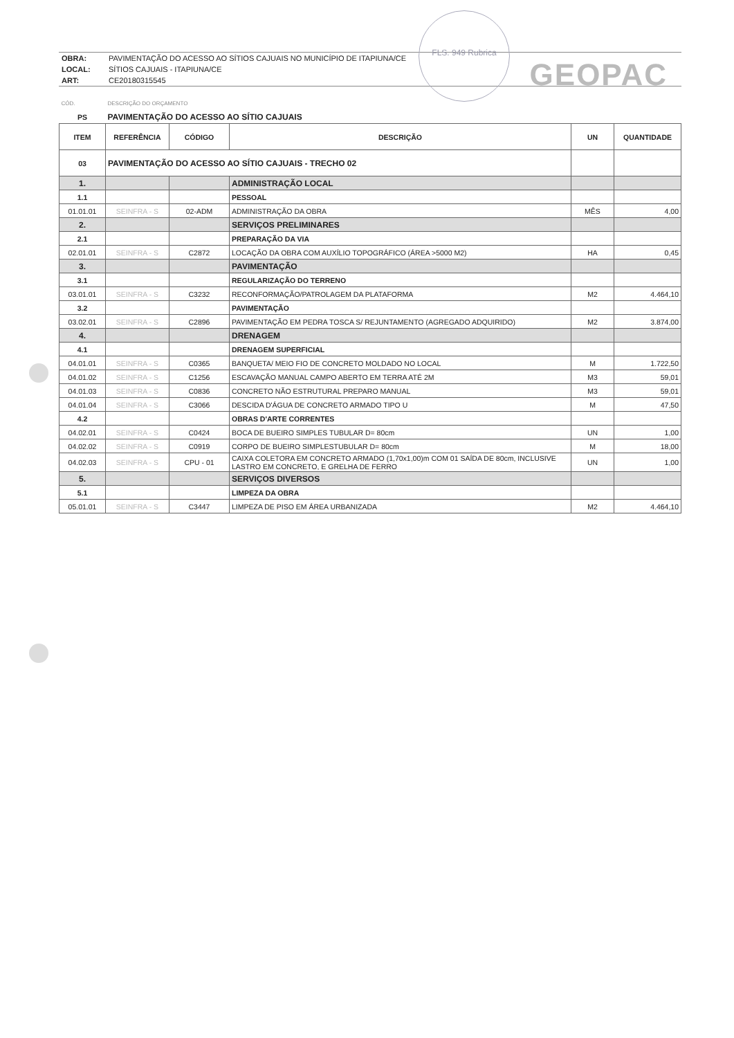FLS. 949 Rubrica
GEOPAC
| OBRA: | PAVIMENTAÇÃO DO ACESSO AO SÍTIOS CAJUAIS NO MUNICÍPIO DE ITAPIUNA/CE |
| LOCAL: | SÍTIOS CAJUAIS - ITAPIUNA/CE |
| ART: | CE20180315545 |
| CÓD. | DESCRIÇÃO DO ORÇAMENTO | | | | |
| PS | PAVIMENTAÇÃO DO ACESSO AO SÍTIO CAJUAIS | | | | |
| ITEM | REFERÊNCIA | CÓDIGO | DESCRIÇÃO | UN | QUANTIDADE |
| 03 | PAVIMENTAÇÃO DO ACESSO AO SÍTIO CAJUAIS - TRECHO 02 | | | | |
| 1. | | | ADMINISTRAÇÃO LOCAL | | |
| 1.1 | | | PESSOAL | | |
| 01.01.01 | SEINFRA - S | 02-ADM | ADMINISTRAÇÃO DA OBRA | MÊS | 4,00 |
| 2. | | | SERVIÇOS PRELIMINARES | | |
| 2.1 | | | PREPARAÇÃO DA VIA | | |
| 02.01.01 | SEINFRA - S | C2872 | LOCAÇÃO DA OBRA COM AUXÍLIO TOPOGRÁFICO (ÁREA >5000 M2) | HA | 0,45 |
| 3. | | | PAVIMENTAÇÃO | | |
| 3.1 | | | REGULARIZAÇÃO DO TERRENO | | |
| 03.01.01 | SEINFRA - S | C3232 | RECONFORMAÇÃO/PATROLAGEM DA PLATAFORMA | M2 | 4.464,10 |
| 3.2 | | | PAVIMENTAÇÃO | | |
| 03.02.01 | SEINFRA - S | C2896 | PAVIMENTAÇÃO EM PEDRA TOSCA S/ REJUNTAMENTO (AGREGADO ADQUIRIDO) | M2 | 3.874,00 |
| 4. | | | DRENAGEM | | |
| 4.1 | | | DRENAGEM SUPERFICIAL | | |
| 04.01.01 | SEINFRA - S | C0365 | BANQUETA/ MEIO FIO DE CONCRETO MOLDADO NO LOCAL | M | 1.722,50 |
| 04.01.02 | SEINFRA - S | C1256 | ESCAVAÇÃO MANUAL CAMPO ABERTO EM TERRA ATÉ 2M | M3 | 59,01 |
| 04.01.03 | SEINFRA - S | C0836 | CONCRETO NÃO ESTRUTURAL PREPARO MANUAL | M3 | 59,01 |
| 04.01.04 | SEINFRA - S | C3066 | DESCIDA D'ÁGUA DE CONCRETO ARMADO TIPO U | M | 47,50 |
| 4.2 | | | OBRAS D'ARTE CORRENTES | | |
| 04.02.01 | SEINFRA - S | C0424 | BOCA DE BUEIRO SIMPLES TUBULAR D= 80cm | UN | 1,00 |
| 04.02.02 | SEINFRA - S | C0919 | CORPO DE BUEIRO SIMPLESTUBULAR D= 80cm | M | 18,00 |
| 04.02.03 | SEINFRA - S | CPU - 01 | CAIXA COLETORA EM CONCRETO ARMADO (1,70x1,00)m COM 01 SAÍDA DE 80cm, INCLUSIVE LASTRO EM CONCRETO, E GRELHA DE FERRO | UN | 1,00 |
| 5. | | | SERVIÇOS DIVERSOS | | |
| 5.1 | | | LIMPEZA DA OBRA | | |
| 05.01.01 | SEINFRA - S | C3447 | LIMPEZA DE PISO EM ÁREA URBANIZADA | M2 | 4.464,10 |